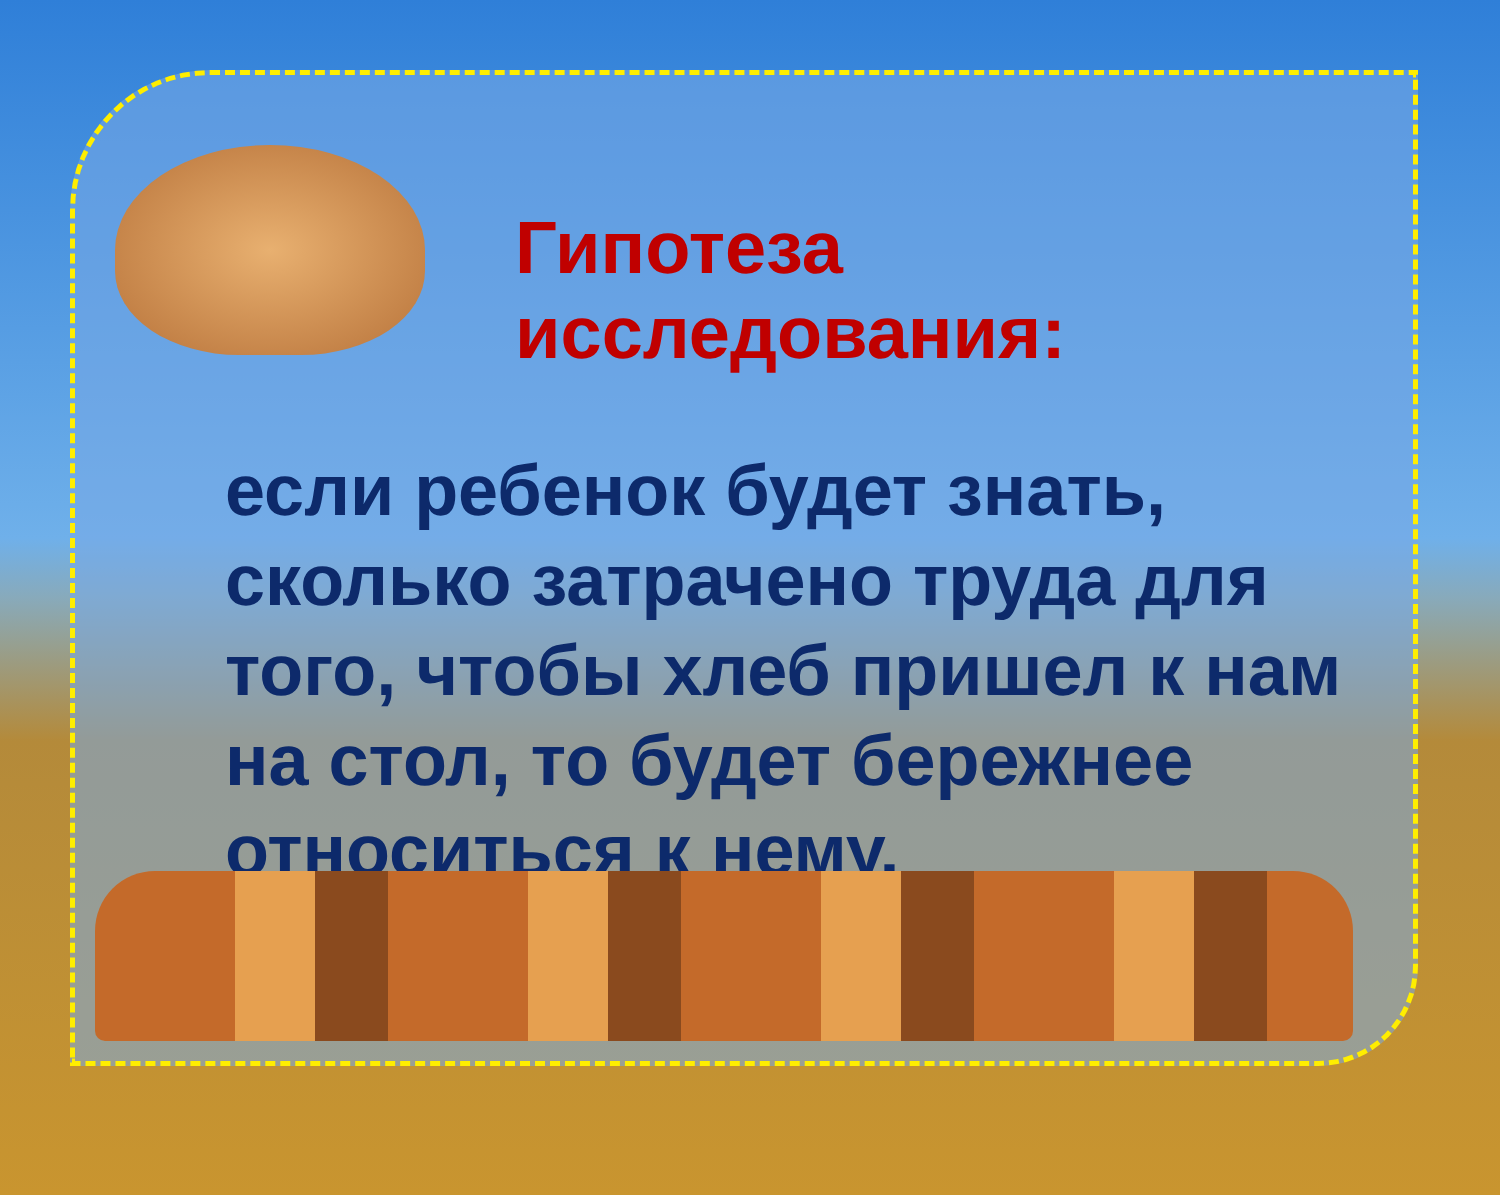Гипотеза исследования:
если ребенок будет знать, сколько затрачено труда для того, чтобы хлеб пришел к нам на стол, то будет бережнее относиться к нему.